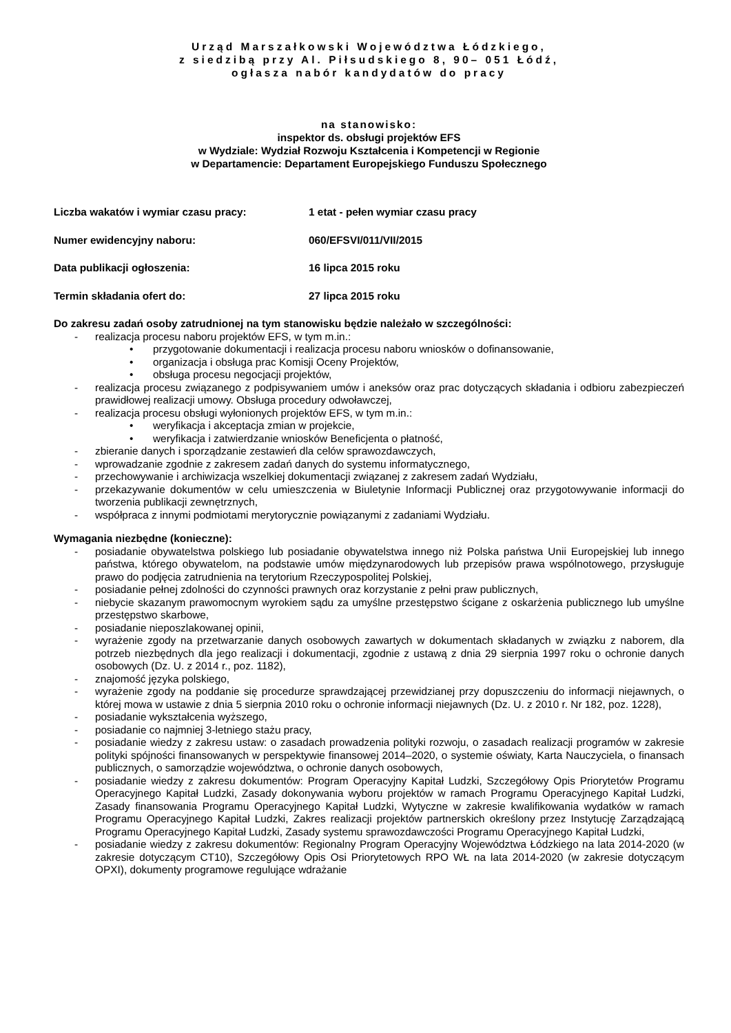Urząd Marszałkowski Województwa Łódzkiego,
z siedzibą przy Al. Piłsudskiego 8, 90– 051 Łódź,
ogłasza nabór kandydatów do pracy
na stanowisko:
inspektor ds. obsługi projektów EFS
w Wydziale: Wydział Rozwoju Kształcenia i Kompetencji w Regionie
w Departamencie: Departament Europejskiego Funduszu Społecznego
Liczba wakatów i wymiar czasu pracy: 1 etat - pełen wymiar czasu pracy
Numer ewidencyjny naboru: 060/EFSVI/011/VII/2015
Data publikacji ogłoszenia: 16 lipca 2015 roku
Termin składania ofert do: 27 lipca 2015 roku
Do zakresu zadań osoby zatrudnionej na tym stanowisku będzie należało w szczególności:
- realizacja procesu naboru projektów EFS, w tym m.in.:
• przygotowanie dokumentacji i realizacja procesu naboru wniosków o dofinansowanie,
• organizacja i obsługa prac Komisji Oceny Projektów,
• obsługa procesu negocjacji projektów,
- realizacja procesu związanego z podpisywaniem umów i aneksów oraz prac dotyczących składania i odbioru zabezpieczeń prawidłowej realizacji umowy. Obsługa procedury odwoławczej,
- realizacja procesu obsługi wyłonionych projektów EFS, w tym m.in.:
• weryfikacja i akceptacja zmian w projekcie,
• weryfikacja i zatwierdzanie wniosków Beneficjenta o płatność,
- zbieranie danych i sporządzanie zestawień dla celów sprawozdawczych,
- wprowadzanie zgodnie z zakresem zadań danych do systemu informatycznego,
- przechowywanie i archiwizacja wszelkiej dokumentacji związanej z zakresem zadań Wydziału,
- przekazywanie dokumentów w celu umieszczenia w Biuletynie Informacji Publicznej oraz przygotowywanie informacji do tworzenia publikacji zewnętrznych,
- współpraca z innymi podmiotami merytorycznie powiązanymi z zadaniami Wydziału.
Wymagania niezbędne (konieczne):
- posiadanie obywatelstwa polskiego lub posiadanie obywatelstwa innego niż Polska państwa Unii Europejskiej lub innego państwa, którego obywatelom, na podstawie umów międzynarodowych lub przepisów prawa wspólnotowego, przysługuje prawo do podjęcia zatrudnienia na terytorium Rzeczypospolitej Polskiej,
- posiadanie pełnej zdolności do czynności prawnych oraz korzystanie z pełni praw publicznych,
- niebycie skazanym prawomocnym wyrokiem sądu za umyślne przestępstwo ścigane z oskarżenia publicznego lub umyślne przestępstwo skarbowe,
- posiadanie nieposzlakowanej opinii,
- wyrażenie zgody na przetwarzanie danych osobowych zawartych w dokumentach składanych w związku z naborem, dla potrzeb niezbędnych dla jego realizacji i dokumentacji, zgodnie z ustawą z dnia 29 sierpnia 1997 roku o ochronie danych osobowych (Dz. U. z 2014 r., poz. 1182),
- znajomość języka polskiego,
- wyrażenie zgody na poddanie się procedurze sprawdzającej przewidzianej przy dopuszczeniu do informacji niejawnych, o której mowa w ustawie z dnia 5 sierpnia 2010 roku o ochronie informacji niejawnych (Dz. U. z 2010 r. Nr 182, poz. 1228),
- posiadanie wykształcenia wyższego,
- posiadanie co najmniej 3-letniego stażu pracy,
- posiadanie wiedzy z zakresu ustaw: o zasadach prowadzenia polityki rozwoju, o zasadach realizacji programów w zakresie polityki spójności finansowanych w perspektywie finansowej 2014–2020, o systemie oświaty, Karta Nauczyciela, o finansach publicznych, o samorządzie województwa, o ochronie danych osobowych,
- posiadanie wiedzy z zakresu dokumentów: Program Operacyjny Kapitał Ludzki, Szczegółowy Opis Priorytetów Programu Operacyjnego Kapitał Ludzki, Zasady dokonywania wyboru projektów w ramach Programu Operacyjnego Kapitał Ludzki, Zasady finansowania Programu Operacyjnego Kapitał Ludzki, Wytyczne w zakresie kwalifikowania wydatków w ramach Programu Operacyjnego Kapitał Ludzki, Zakres realizacji projektów partnerskich określony przez Instytucję Zarządzającą Programu Operacyjnego Kapitał Ludzki, Zasady systemu sprawozdawczości Programu Operacyjnego Kapitał Ludzki,
- posiadanie wiedzy z zakresu dokumentów: Regionalny Program Operacyjny Województwa Łódzkiego na lata 2014-2020 (w zakresie dotyczącym CT10), Szczegółowy Opis Osi Priorytetowych RPO WŁ na lata 2014-2020 (w zakresie dotyczącym OPXI), dokumenty programowe regulujące wdrażanie